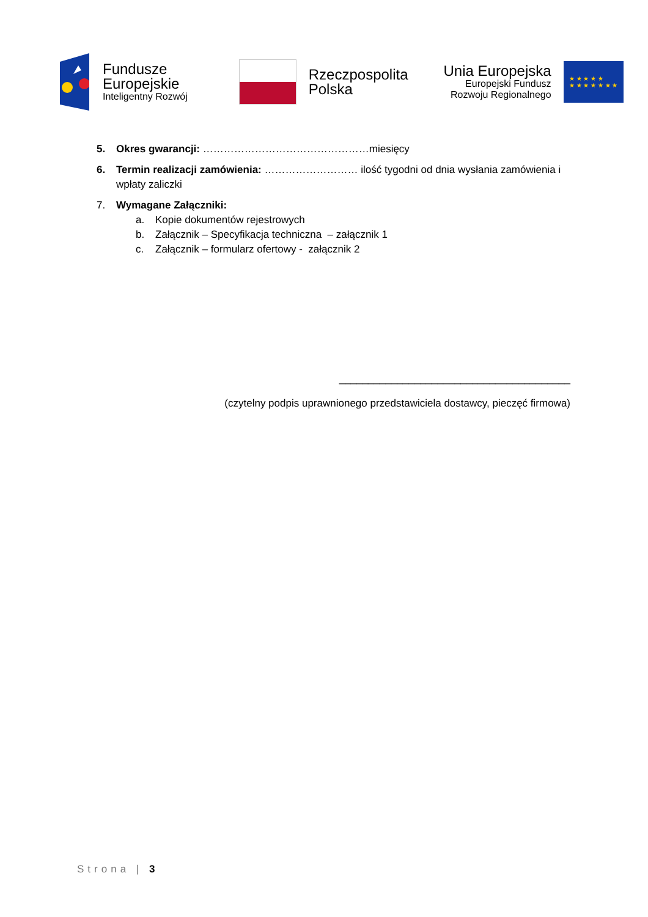Fundusze
Europejskie
Inteligentny Rozwój
Rzeczpospolita
Polska
Unia Europejska
Europejski Fundusz
Rozwoju Regionalnego
★ ★ ★ ★ ★
★ ★ ★ ★ ★ ★ ★
5. Okres gwarancji: …………………………………………miesięcy
6. Termin realizacji zamówienia: ……………………… ilość tygodni od dnia wysłania zamówienia i wpłaty zaliczki
7. Wymagane Załączniki:
a. Kopie dokumentów rejestrowych
b. Załącznik – Specyfikacja techniczna – załącznik 1
c. Załącznik – formularz ofertowy - załącznik 2
________________________________________
(czytelny podpis uprawnionego przedstawiciela dostawcy, pieczęć firmowa)
Strona | 3